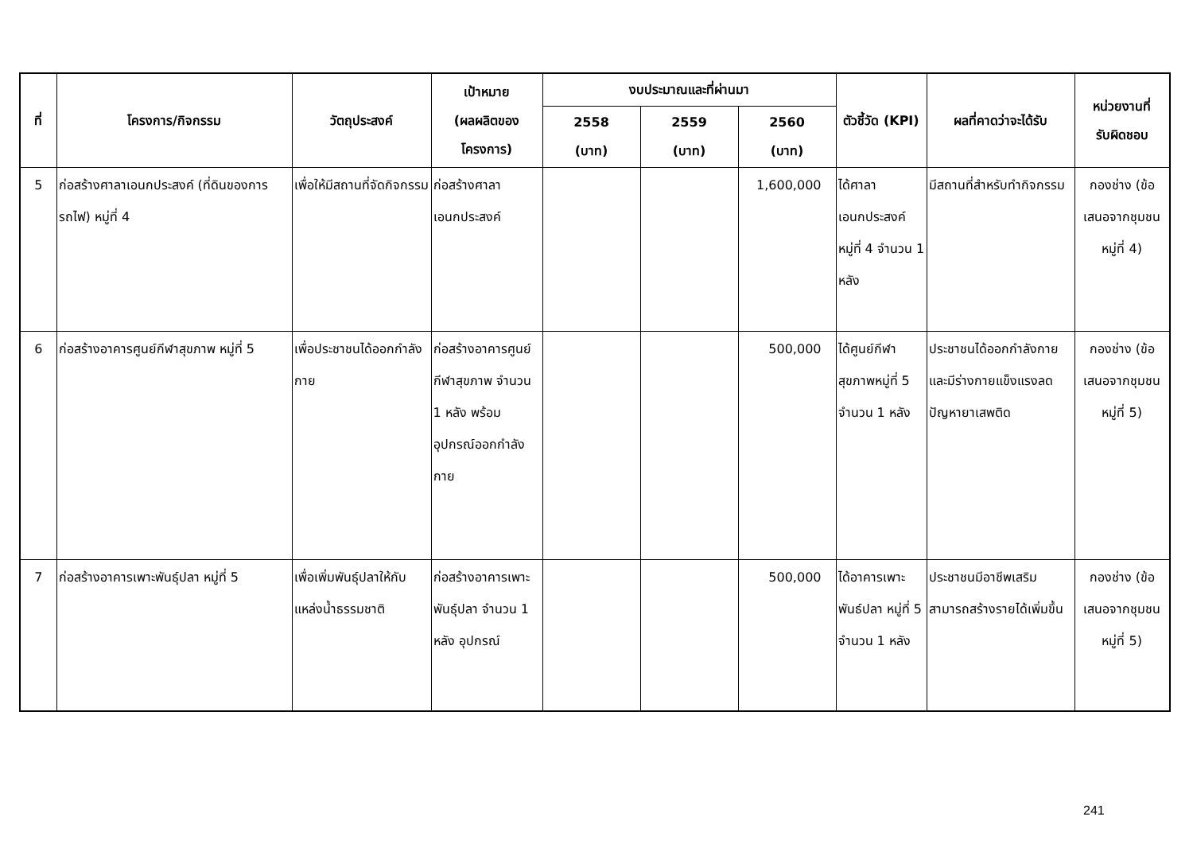| ที่ | โครงการ/กิจกรรม | วัตถุประสงค์ | เป้าหมาย (ผลผลิตของ โครงการ) | งบประมาณและที่ผ่านมา | | | ตัวชี้วัด (KPI) | ผลที่คาดว่าจะได้รับ | หน่วยงานที่ รับผิดชอบ |
| --- | --- | --- | --- | --- | --- | --- | --- | --- | --- |
| | | | | 2558 (บาท) | 2559 (บาท) | 2560 (บาท) | | | |
| 5 | ก่อสร้างศาลาเอนกประสงค์ (ที่ดินของการรถไฟ) หมู่ที่ 4 | เพื่อให้มีสถานที่จัดกิจกรรม | ก่อสร้างศาลาเอนกประสงค์ | | | 1,600,000 | ได้ศาลาเอนกประสงค์ หมู่ที่ 4 จำนวน 1 หลัง | มีสถานที่สำหรับทำกิจกรรม | กองช่าง (ข้อเสนอจากชุมชนหมู่ที่ 4) |
| 6 | ก่อสร้างอาคารศูนย์กีฬาสุขภาพ หมู่ที่ 5 | เพื่อประชาชนได้ออกกำลังกาย | ก่อสร้างอาคารศูนย์กีฬาสุขภาพ จำนวน 1 หลัง พร้อมอุปกรณ์ออกกำลังกาย | | | 500,000 | ได้ศูนย์กีฬาสุขภาพหมู่ที่ 5 จำนวน 1 หลัง | ประชาชนได้ออกกำลังกายและมีร่างกายแข็งแรงลดปัญหายาเสพติด | กองช่าง (ข้อเสนอจากชุมชนหมู่ที่ 5) |
| 7 | ก่อสร้างอาคารเพาะพันธุ์ปลา หมู่ที่ 5 | เพื่อเพิ่มพันธุ์ปลาให้กับแหล่งน้ำธรรมชาติ | ก่อสร้างอาคารเพาะพันธุ์ปลา จำนวน 1 หลัง อุปกรณ์ | | | 500,000 | ได้อาคารเพาะพันธ์ปลา หมู่ที่ 5 จำนวน 1 หลัง | ประชาชนมีอาชีพเสริมสามารถสร้างรายได้เพิ่มขึ้น | กองช่าง (ข้อเสนอจากชุมชนหมู่ที่ 5) |
241